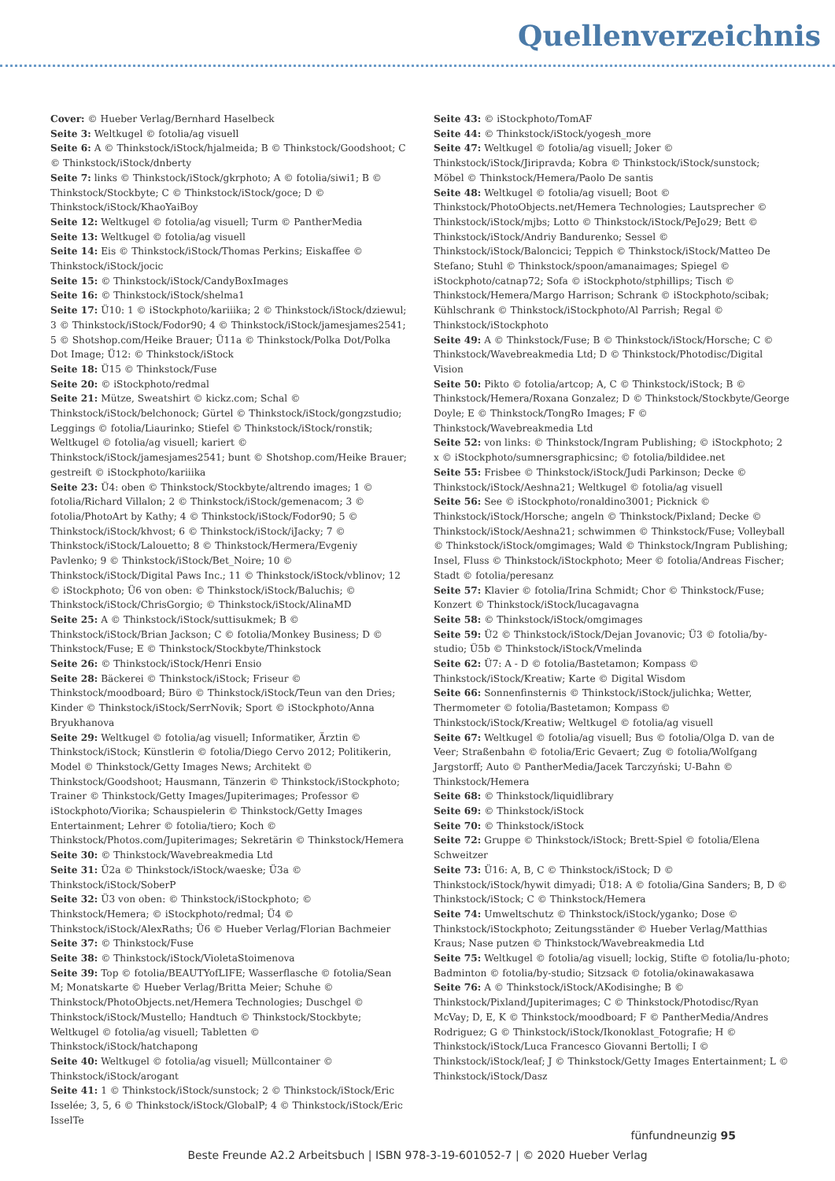Quellenverzeichnis
Cover: © Hueber Verlag/Bernhard Haselbeck
Seite 3: Weltkugel © fotolia/ag visuell
Seite 6: A © Thinkstock/iStock/hjalmeida; B © Thinkstock/Goodshoot; C © Thinkstock/iStock/dnberty
Seite 7: links © Thinkstock/iStock/gkrphoto; A © fotolia/siwi1; B © Thinkstock/Stockbyte; C © Thinkstock/iStock/goce; D © Thinkstock/iStock/KhaoYaiBoy
Seite 12: Weltkugel © fotolia/ag visuell; Turm © PantherMedia
Seite 13: Weltkugel © fotolia/ag visuell
Seite 14: Eis © Thinkstock/iStock/Thomas Perkins; Eiskaffee © Thinkstock/iStock/jocic
Seite 15: © Thinkstock/iStock/CandyBoxImages
Seite 16: © Thinkstock/iStock/shelma1
Seite 17: Ü10: 1 © iStockphoto/kariiika; 2 © Thinkstock/iStock/dziewul; 3 © Thinkstock/iStock/Fodor90; 4 © Thinkstock/iStock/jamesjames2541; 5 © Shotshop.com/Heike Brauer; Ü11a © Thinkstock/Polka Dot/Polka Dot Image; Ü12: © Thinkstock/iStock
Seite 18: Ü15 © Thinkstock/Fuse
Seite 20: © iStockphoto/redmal
Seite 21: Mütze, Sweatshirt © kickz.com; Schal © Thinkstock/iStock/belchonock; Gürtel © Thinkstock/iStock/gongzstudio; Leggings © fotolia/Liaurinko; Stiefel © Thinkstock/iStock/ronstik; Weltkugel © fotolia/ag visuell; kariert © Thinkstock/iStock/jamesjames2541; bunt © Shotshop.com/Heike Brauer; gestreift © iStockphoto/kariiika
Seite 23: Ü4: oben © Thinkstock/Stockbyte/altrendo images; 1 © fotolia/Richard Villalon; 2 © Thinkstock/iStock/gemenacom; 3 © fotolia/PhotoArt by Kathy; 4 © Thinkstock/iStock/Fodor90; 5 © Thinkstock/iStock/khvost; 6 © Thinkstock/iStock/iJacky; 7 © Thinkstock/iStock/Lalouetto; 8 © Thinkstock/Hermera/Evgeniy Pavlenko; 9 © Thinkstock/iStock/Bet_Noire; 10 © Thinkstock/iStock/Digital Paws Inc.; 11 © Thinkstock/iStock/vblinov; 12 © iStockphoto; Ü6 von oben: © Thinkstock/iStock/Baluchis; © Thinkstock/iStock/ChrisGorgio; © Thinkstock/iStock/AlinaMD
Seite 25: A © Thinkstock/iStock/suttisukmek; B © Thinkstock/iStock/Brian Jackson; C © fotolia/Monkey Business; D © Thinkstock/Fuse; E © Thinkstock/Stockbyte/Thinkstock
Seite 26: © Thinkstock/iStock/Henri Ensio
Seite 28: Bäckerei © Thinkstock/iStock; Friseur © Thinkstock/moodboard; Büro © Thinkstock/iStock/Teun van den Dries; Kinder © Thinkstock/iStock/SerrNovik; Sport © iStockphoto/Anna Bryukhanova
Seite 29: Weltkugel © fotolia/ag visuell; Informatiker, Ärztin © Thinkstock/iStock; Künstlerin © fotolia/Diego Cervo 2012; Politikerin, Model © Thinkstock/Getty Images News; Architekt © Thinkstock/Goodshoot; Hausmann, Tänzerin © Thinkstock/iStockphoto; Trainer © Thinkstock/Getty Images/Jupiterimages; Professor © iStockphoto/Viorika; Schauspielerin © Thinkstock/Getty Images Entertainment; Lehrer © fotolia/tiero; Koch © Thinkstock/Photos.com/Jupiterimages; Sekretärin © Thinkstock/Hemera
Seite 30: © Thinkstock/Wavebreakmedia Ltd
Seite 31: Ü2a © Thinkstock/iStock/waeske; Ü3a © Thinkstock/iStock/SoberP
Seite 32: Ü3 von oben: © Thinkstock/iStockphoto; © Thinkstock/Hemera; © iStockphoto/redmal; Ü4 © Thinkstock/iStock/AlexRaths; Ü6 © Hueber Verlag/Florian Bachmeier
Seite 37: © Thinkstock/Fuse
Seite 38: © Thinkstock/iStock/VioletaStoimenova
Seite 39: Top © fotolia/BEAUTYofLIFE; Wasserflasche © fotolia/Sean M; Monatskarte © Hueber Verlag/Britta Meier; Schuhe © Thinkstock/PhotoObjects.net/Hemera Technologies; Duschgel © Thinkstock/iStock/Mustello; Handtuch © Thinkstock/Stockbyte; Weltkugel © fotolia/ag visuell; Tabletten © Thinkstock/iStock/hatchapong
Seite 40: Weltkugel © fotolia/ag visuell; Müllcontainer © Thinkstock/iStock/arogant
Seite 41: 1 © Thinkstock/iStock/sunstock; 2 © Thinkstock/iStock/Eric Isselée; 3, 5, 6 © Thinkstock/iStock/GlobalP; 4 © Thinkstock/iStock/Eric IsselTe
Seite 43: © iStockphoto/TomAF
Seite 44: © Thinkstock/iStock/yogesh_more
Seite 47: Weltkugel © fotolia/ag visuell; Joker © Thinkstock/iStock/Jiripravda; Kobra © Thinkstock/iStock/sunstock; Möbel © Thinkstock/Hemera/Paolo De santis
Seite 48: Weltkugel © fotolia/ag visuell; Boot © Thinkstock/PhotoObjects.net/Hemera Technologies; Lautsprecher © Thinkstock/iStock/mjbs; Lotto © Thinkstock/iStock/PeJo29; Bett © Thinkstock/iStock/Andriy Bandurenko; Sessel © Thinkstock/iStock/Baloncici; Teppich © Thinkstock/iStock/Matteo De Stefano; Stuhl © Thinkstock/spoon/amanaimages; Spiegel © iStockphoto/catnap72; Sofa © iStockphoto/stphillips; Tisch © Thinkstock/Hemera/Margo Harrison; Schrank © iStockphoto/scibak; Kühlschrank © Thinkstock/iStockphoto/Al Parrish; Regal © Thinkstock/iStockphoto
Seite 49: A © Thinkstock/Fuse; B © Thinkstock/iStock/Horsche; C © Thinkstock/Wavebreakmedia Ltd; D © Thinkstock/Photodisc/Digital Vision
Seite 50: Pikto © fotolia/artcop; A, C © Thinkstock/iStock; B © Thinkstock/Hemera/Roxana Gonzalez; D © Thinkstock/Stockbyte/George Doyle; E © Thinkstock/TongRo Images; F © Thinkstock/Wavebreakmedia Ltd
Seite 52: von links: © Thinkstock/Ingram Publishing; © iStockphoto; 2 x © iStockphoto/sumnersgraphicsinc; © fotolia/bildidee.net
Seite 55: Frisbee © Thinkstock/iStock/Judi Parkinson; Decke © Thinkstock/iStock/Aeshna21; Weltkugel © fotolia/ag visuell
Seite 56: See © iStockphoto/ronaldino3001; Picknick © Thinkstock/iStock/Horsche; angeln © Thinkstock/Pixland; Decke © Thinkstock/iStock/Aeshna21; schwimmen © Thinkstock/Fuse; Volleyball © Thinkstock/iStock/omgimages; Wald © Thinkstock/Ingram Publishing; Insel, Fluss © Thinkstock/iStockphoto; Meer © fotolia/Andreas Fischer; Stadt © fotolia/peresanz
Seite 57: Klavier © fotolia/Irina Schmidt; Chor © Thinkstock/Fuse; Konzert © Thinkstock/iStock/lucagavagna
Seite 58: © Thinkstock/iStock/omgimages
Seite 59: Ü2 © Thinkstock/iStock/Dejan Jovanovic; Ü3 © fotolia/by-studio; Ü5b © Thinkstock/iStock/Vmelinda
Seite 62: Ü7: A - D © fotolia/Bastetamon; Kompass © Thinkstock/iStock/Kreatiw; Karte © Digital Wisdom
Seite 66: Sonnenfinsternis © Thinkstock/iStock/julichka; Wetter, Thermometer © fotolia/Bastetamon; Kompass © Thinkstock/iStock/Kreatiw; Weltkugel © fotolia/ag visuell
Seite 67: Weltkugel © fotolia/ag visuell; Bus © fotolia/Olga D. van de Veer; Straßenbahn © fotolia/Eric Gevaert; Zug © fotolia/Wolfgang Jargstorff; Auto © PantherMedia/Jacek Tarczyński; U-Bahn © Thinkstock/Hemera
Seite 68: © Thinkstock/liquidlibrary
Seite 69: © Thinkstock/iStock
Seite 70: © Thinkstock/iStock
Seite 72: Gruppe © Thinkstock/iStock; Brett-Spiel © fotolia/Elena Schweitzer
Seite 73: Ü16: A, B, C © Thinkstock/iStock; D © Thinkstock/iStock/hywit dimyadi; Ü18: A © fotolia/Gina Sanders; B, D © Thinkstock/iStock; C © Thinkstock/Hemera
Seite 74: Umweltschutz © Thinkstock/iStock/yganko; Dose © Thinkstock/iStockphoto; Zeitungsständer © Hueber Verlag/Matthias Kraus; Nase putzen © Thinkstock/Wavebreakmedia Ltd
Seite 75: Weltkugel © fotolia/ag visuell; lockig, Stifte © fotolia/lu-photo; Badminton © fotolia/by-studio; Sitzsack © fotolia/okinawakasawa
Seite 76: A © Thinkstock/iStock/AKodisinghe; B © Thinkstock/Pixland/Jupiterimages; C © Thinkstock/Photodisc/Ryan McVay; D, E, K © Thinkstock/moodboard; F © PantherMedia/Andres Rodriguez; G © Thinkstock/iStock/Ikonoklast_Fotografie; H © Thinkstock/iStock/Luca Francesco Giovanni Bertolli; I © Thinkstock/iStock/leaf; J © Thinkstock/Getty Images Entertainment; L © Thinkstock/iStock/Dasz
fünfundneunzig 95
Beste Freunde A2.2 Arbeitsbuch | ISBN 978-3-19-601052-7 | © 2020 Hueber Verlag